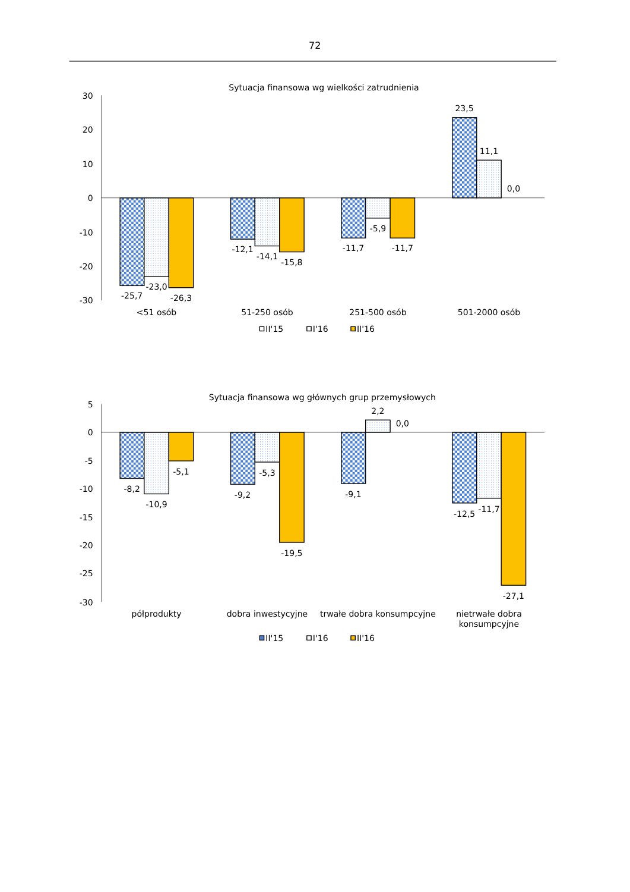72
Sytuacja finansowa wg wielkości zatrudnienia
30
20
10
0
-10
-20
-30
-25,7
-23,0
-26,3
-12,1
-14,1
-15,8
-11,7
-5,9
-11,7
23,5
11,1
0,0
<51 osób
51-250 osób
251-500 osób
501-2000 osób
II'15
I'16
II'16
Sytuacja finansowa wg głównych grup przemysłowych
5
0
-5
-10
-15
-20
-25
-30
-8,2
-10,9
-5,1
-9,2
-5,3
-19,5
-9,1
2,2
0,0
-12,5
-11,7
-27,1
półprodukty
dobra inwestycyjne
trwałe dobra konsumpcyjne
nietrwałe dobra
konsumpcyjne
II'15
I'16
II'16